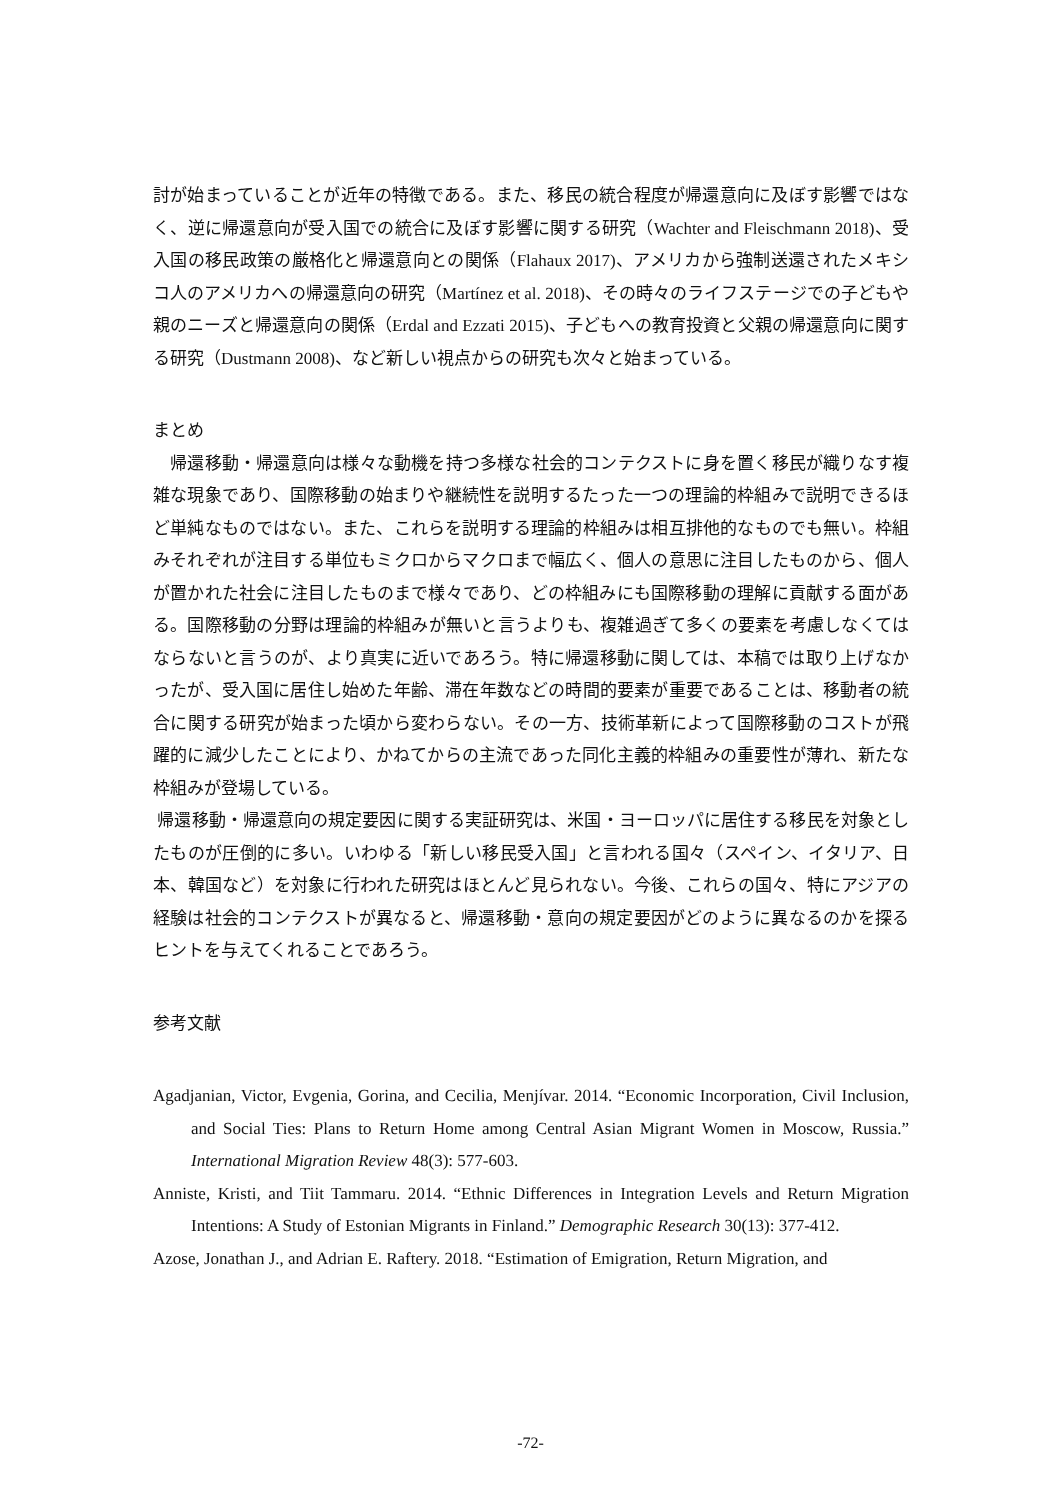討が始まっていることが近年の特徴である。また、移民の統合程度が帰還意向に及ぼす影響ではなく、逆に帰還意向が受入国での統合に及ぼす影響に関する研究（Wachter and Fleischmann 2018)、受入国の移民政策の厳格化と帰還意向との関係（Flahaux 2017)、アメリカから強制送還されたメキシコ人のアメリカへの帰還意向の研究（Martínez et al. 2018)、その時々のライフステージでの子どもや親のニーズと帰還意向の関係（Erdal and Ezzati 2015)、子どもへの教育投資と父親の帰還意向に関する研究（Dustmann 2008)、など新しい視点からの研究も次々と始まっている。
まとめ
 帰還移動・帰還意向は様々な動機を持つ多様な社会的コンテクストに身を置く移民が織りなす複雑な現象であり、国際移動の始まりや継続性を説明するたった一つの理論的枠組みで説明できるほど単純なものではない。また、これらを説明する理論的枠組みは相互排他的なものでも無い。枠組みそれぞれが注目する単位もミクロからマクロまで幅広く、個人の意思に注目したものから、個人が置かれた社会に注目したものまで様々であり、どの枠組みにも国際移動の理解に貢献する面がある。国際移動の分野は理論的枠組みが無いと言うよりも、複雑過ぎて多くの要素を考慮しなくてはならないと言うのが、より真実に近いであろう。特に帰還移動に関しては、本稿では取り上げなかったが、受入国に居住し始めた年齢、滞在年数などの時間的要素が重要であることは、移動者の統合に関する研究が始まった頃から変わらない。その一方、技術革新によって国際移動のコストが飛躍的に減少したことにより、かねてからの主流であった同化主義的枠組みの重要性が薄れ、新たな枠組みが登場している。
帰還移動・帰還意向の規定要因に関する実証研究は、米国・ヨーロッパに居住する移民を対象としたものが圧倒的に多い。いわゆる「新しい移民受入国」と言われる国々（スペイン、イタリア、日本、韓国など）を対象に行われた研究はほとんど見られない。今後、これらの国々、特にアジアの経験は社会的コンテクストが異なると、帰還移動・意向の規定要因がどのように異なるのかを探るヒントを与えてくれることであろう。
参考文献
Agadjanian, Victor, Evgenia, Gorina, and Cecilia, Menjívar. 2014. “Economic Incorporation, Civil Inclusion, and Social Ties: Plans to Return Home among Central Asian Migrant Women in Moscow, Russia.” International Migration Review 48(3): 577-603.
Anniste, Kristi, and Tiit Tammaru. 2014. “Ethnic Differences in Integration Levels and Return Migration Intentions: A Study of Estonian Migrants in Finland.” Demographic Research 30(13): 377-412.
Azose, Jonathan J., and Adrian E. Raftery. 2018. “Estimation of Emigration, Return Migration, and
-72-